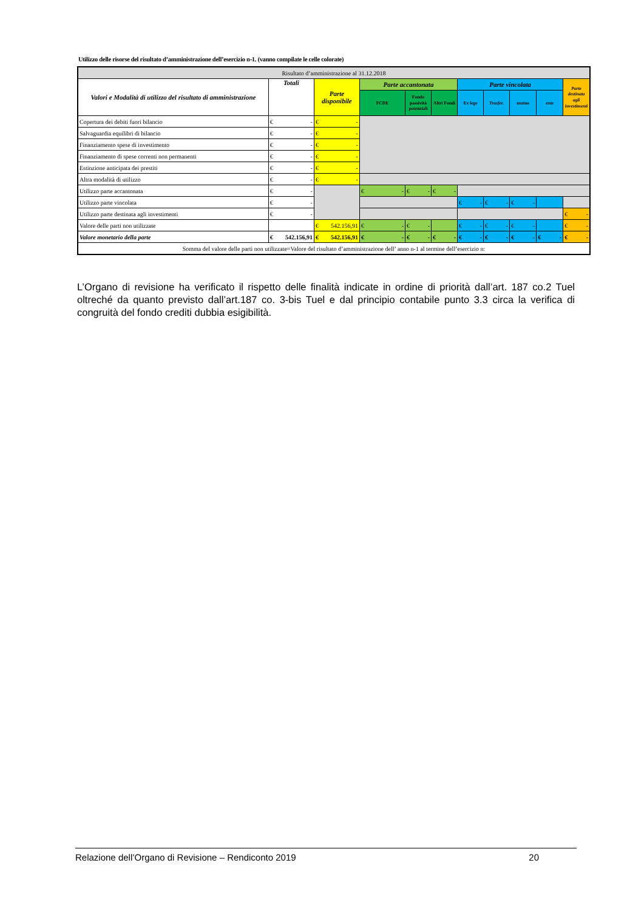Utilizzo delle risorse del risultato d’amministrazione dell’esercizio n-1. (vanno compilate le celle colorate)
| Risultato d’amministrazione al 31.12.2018 | | | | | | | | | | |
| --- | --- | --- | --- | --- | --- | --- | --- | --- | --- | --- |
| Valori e Modalità di utilizzo del risultato di amministrazione | Totali | Parte disponibile | Parte accantonata | | | Parte vincolata | | | | Parte destinata agli investimenti |
| | | | FCDE | Fondo passività potenziali | Altri Fondi | Ex lege | Trasfer. | mutuo | ente | |
| Copertura dei debiti fuori bilancio | € - | € - | | | | | | | | |
| Salvaguardia equilibri di bilancio | € - | € - | | | | | | | | |
| Finanziamento spese di investimento | € - | € - | | | | | | | | |
| Finanziamento di spese correnti non permanenti | € - | € - | | | | | | | | |
| Estinzione anticipata dei prestiti | € - | € - | | | | | | | | |
| Altra modalità di utilizzo | € - | € - | | | | | | | | |
| Utilizzo parte accantonata | € - | | € - | € - | € - | | | | | |
| Utilizzo parte vincolata | € - | | | | | € - | € - | € - | | |
| Utilizzo parte destinata agli investimenti | € - | | | | | | | | | € - |
| Valore delle parti non utilizzate | | € 542.156,91 | € - | € - | | € - | € - | € - | | € - |
| Valore monetario della parte | € 542.156,91 | € 542.156,91 | € - | € - | € - | € - | € - | € - | € - | € - |
| Somma del valore delle parti non utilizzate=Valore del risultato d’amministrazione dell’ anno n-1 al termine dell’esercizio n: | | | | | | | | | | |
L’Organo di revisione ha verificato il rispetto delle finalità indicate in ordine di priorità dall’art. 187 co.2 Tuel oltreché da quanto previsto dall’art.187 co. 3-bis Tuel e dal principio contabile punto 3.3 circa la verifica di congruità del fondo crediti dubbia esigibilità.
Relazione dell’Organo di Revisione – Rendiconto 2019 20